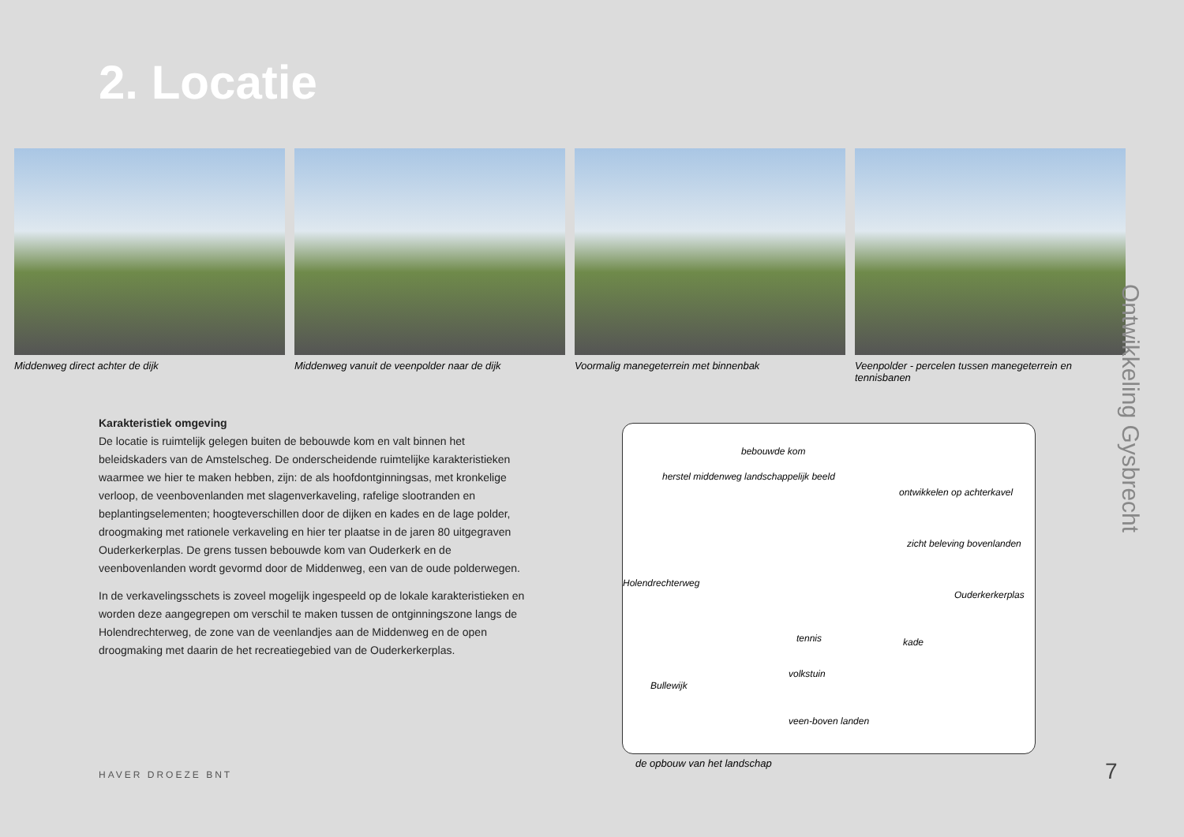2. Locatie
Middenweg direct achter de dijk Middenweg vanuit de veenpolder naar de dijk
Voormalig manegeterrein met binnenbak
Veenpolder - percelen tussen manegeterrein en tennisbanen
Ontwikkeling Gysbrecht
Karakteristiek omgeving
De locatie is ruimtelijk gelegen buiten de bebouwde kom en valt binnen het beleidskaders van de Amstelscheg. De onderscheidende ruimtelijke karakteristieken waarmee we hier te maken hebben, zijn: de als hoofdontginningsas, met kronkelige verloop, de veenbovenlanden met slagenverkaveling, rafelige slootranden en beplantingselementen; hoogteverschillen door de dijken en kades en de lage polder, droogmaking met rationele verkaveling en hier ter plaatse in de jaren 80 uitgegraven Ouderkerkerplas. De grens tussen bebouwde kom van Ouderkerk en de veenbovenlanden wordt gevormd door de Middenweg, een van de oude polderwegen.
In de verkavelingsschets is zoveel mogelijk ingespeeld op de lokale karakteristieken en worden deze aangegrepen om verschil te maken tussen de ontginningszone langs de Holendrechterweg, de zone van de veenlandjes aan de Middenweg en de open droogmaking met daarin de het recreatiegebied van de Ouderkerkerplas.
bebouwde kom
herstel middenweg landschappelijk beeld
ontwikkelen op achterkavel
zicht beleving bovenlanden
Holendrechterweg
Ouderkerkerplas
tennis kade
volkstuin
Bullewijk
veen-boven landen
de opbouw van het landschap
HAVER DROEZE BNT 7